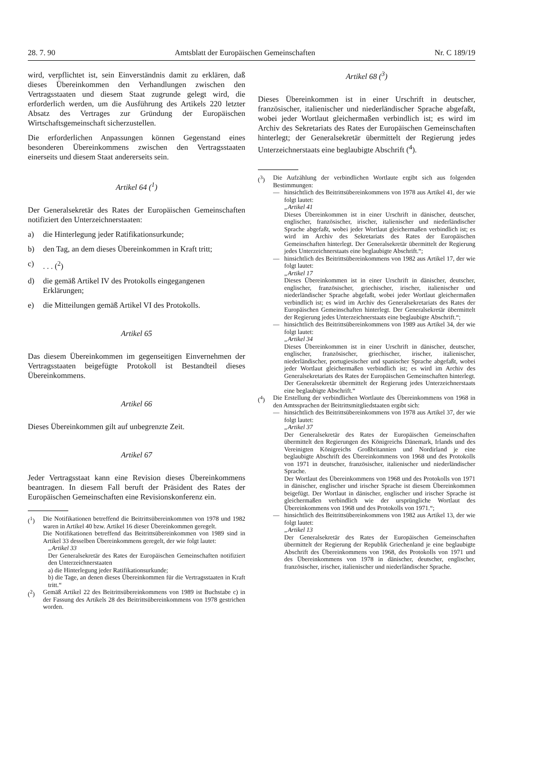28. 7. 90 Amtsblatt der Europäischen Gemeinschaften Nr. C 189/19
wird, verpflichtet ist, sein Einverständnis damit zu erklären, daß dieses Übereinkommen den Verhandlungen zwischen den Vertragsstaaten und diesem Staat zugrunde gelegt wird, die erforderlich werden, um die Ausführung des Artikels 220 letzter Absatz des Vertrages zur Gründung der Europäischen Wirtschaftsgemeinschaft sicherzustellen.
Die erforderlichen Anpassungen können Gegenstand eines besonderen Übereinkommens zwischen den Vertragsstaaten einerseits und diesem Staat andererseits sein.
Artikel 64 (<sup>1</sup>)
Der Generalsekretär des Rates der Europäischen Gemeinschaften notifiziert den Unterzeichnerstaaten:
a) die Hinterlegung jeder Ratifikationsurkunde;
b) den Tag, an dem dieses Übereinkommen in Kraft tritt;
c). . . (<sup>2</sup>)
d) die gemäß Artikel IV des Protokolls eingegangenen Erklärungen;
e) die Mitteilungen gemäß Artikel VI des Protokolls.
Artikel 65
Das diesem Übereinkommen im gegenseitigen Einvernehmen der Vertragsstaaten beigefügte Protokoll ist Bestandteil dieses Übereinkommens.
Artikel 66
Dieses Übereinkommen gilt auf unbegrenzte Zeit.
Artikel 67
Jeder Vertragsstaat kann eine Revision dieses Übereinkommens beantragen. In diesem Fall beruft der Präsident des Rates der Europäischen Gemeinschaften eine Revisionskonferenz ein.
(<sup>1</sup>)
Die Notifikationen betreffend die Beitrittsübereinkommen von 1978 und 1982 waren in Artikel 40 bzw. Artikel 16 dieser Übereinkommen geregelt.
Die Notifikationen betreffend das Beitrittsübereinkommen von 1989 sind in Artikel 33 desselben Übereinkommens geregelt, der wie folgt lautet:
„Artikel 33
Der Generalsekretär des Rates der Europäischen Gemeinschaften notifiziert den Unterzeichnerstaaten
a) die Hinterlegung jeder Ratifikationsurkunde;
b) die Tage, an denen dieses Übereinkommen für die Vertragsstaaten in Kraft tritt.“
(<sup>2</sup>)
Gemäß Artikel 22 des Beitrittsübereinkommens von 1989 ist Buchstabe c) in der Fassung des Artikels 28 des Beitrittsübereinkommens von 1978 gestrichen worden.
Artikel 68 (<sup>3</sup>)
Dieses Übereinkommen ist in einer Urschrift in deutscher, französischer, italienischer und niederländischer Sprache abgefaßt, wobei jeder Wortlaut gleichermaßen verbindlich ist; es wird im Archiv des Sekretariats des Rates der Europäischen Gemeinschaften hinterlegt; der Generalsekretär übermittelt der Regierung jedes Unterzeichnerstaats eine beglaubigte Abschrift (<sup>4</sup>).
(<sup>3</sup>)
Die Aufzählung der verbindlichen Wortlaute ergibt sich aus folgenden Bestimmungen:
—
hinsichtlich des Beitrittsübereinkommens von 1978 aus Artikel 41, der wie folgt lautet:
„Artikel 41
Dieses Übereinkommen ist in einer Urschrift in dänischer, deutscher, englischer, französischer, irischer, italienischer und niederländischer Sprache abgefaßt, wobei jeder Wortlaut gleichermaßen verbindlich ist; es wird im Archiv des Sekretariats des Rates der Europäischen Gemeinschaften hinterlegt. Der Generalsekretär übermittelt der Regierung jedes Unterzeichnerstaats eine beglaubigte Abschrift.“;
—
hinsichtlich des Beitrittsübereinkommens von 1982 aus Artikel 17, der wie folgt lautet:
„Artikel 17
Dieses Übereinkommen ist in einer Urschrift in dänischer, deutscher, englischer, französischer, griechischer, irischer, italienischer und niederländischer Sprache abgefaßt, wobei jeder Wortlaut gleichermaßen verbindlich ist; es wird im Archiv des Generalsekretariats des Rates der Europäischen Gemeinschaften hinterlegt. Der Generalsekretär übermittelt der Regierung jedes Unterzeichnerstaats eine beglaubigte Abschrift.“;
—
hinsichtlich des Beitrittsübereinkommens von 1989 aus Artikel 34, der wie folgt lautet:
„Artikel 34
Dieses Übereinkommen ist in einer Urschrift in dänischer, deutscher, englischer, französischer, griechischer, irischer, italienischer, niederländischer, portugiesischer und spanischer Sprache abgefaßt, wobei jeder Wortlaut gleichermaßen verbindlich ist; es wird im Archiv des Generalsekretariats des Rates der Europäischen Gemeinschaften hinterlegt. Der Generalsekretär übermittelt der Regierung jedes Unterzeichnerstaats eine beglaubigte Abschrift.“
(<sup>4</sup>)
Die Erstellung der verbindlichen Wortlaute des Übereinkommens von 1968 in den Amtssprachen der Beitrittsmitgliedstaaten ergibt sich:
—
hinsichtlich des Beitrittsübereinkommens von 1978 aus Artikel 37, der wie folgt lautet:
„Artikel 37
Der Generalsekretär des Rates der Europäischen Gemeinschaften übermittelt den Regierungen des Königreichs Dänemark, Irlands und des Vereinigten Königreichs Großbritannien und Nordirland je eine beglaubigte Abschrift des Übereinkommens von 1968 und des Protokolls von 1971 in deutscher, französischer, italienischer und niederländischer Sprache.
Der Wortlaut des Übereinkommens von 1968 und des Protokolls von 1971 in dänischer, englischer und irischer Sprache ist diesem Übereinkommen beigefügt. Der Wortlaut in dänischer, englischer und irischer Sprache ist gleichermaßen verbindlich wie der ursprüngliche Wortlaut des Übereinkommens von 1968 und des Protokolls von 1971.“;
—
hinsichtlich des Beitrittsübereinkommens von 1982 aus Artikel 13, der wie folgt lautet:
„Artikel 13
Der Generalsekretär des Rates der Europäischen Gemeinschaften übermittelt der Regierung der Republik Griechenland je eine beglaubigte Abschrift des Übereinkommens von 1968, des Protokolls von 1971 und des Übereinkommens von 1978 in dänischer, deutscher, englischer, französischer, irischer, italienischer und niederländischer Sprache.